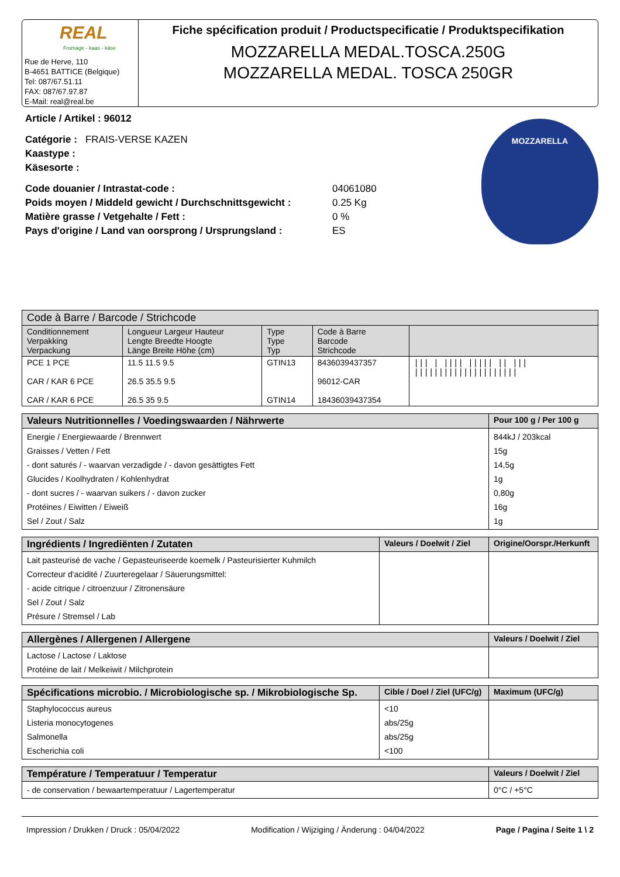REAL
Fromage - kaas - käse
Rue de Herve, 110
B-4651 BATTICE (Belgique)
Tel: 087/67.51.11
FAX: 087/67.97.87
E-Mail: real@real.be
Fiche spécification produit / Productspecificatie / Produktspecifikation
MOZZARELLA MEDAL.TOSCA.250G
MOZZARELLA MEDAL. TOSCA 250GR
Article / Artikel : 96012
Catégorie : FRAIS-VERSE KAZEN
Kaastype :
Käsesorte :
Code douanier / Intrastat-code : 04061080 Poids moyen / Middeld gewicht / Durchschnittsgewicht : 0.25 Kg Matière grasse / Vetgehalte / Fett : 0 % Pays d'origine / Land van oorsprong / Ursprungsland : ES
MOZZARELLA
| Code à Barre / Barcode / Strichcode | | | | |
| --- | --- | --- | --- | --- |
| Conditionnement Verpakking Verpackung | Longueur Largeur Hauteur Lengte Breedte Hoogte Länge Breite Höhe (cm) | Type Type Typ | Code à Barre Barcode Strichcode | |
| PCE 1 PCE CAR / KAR 6 PCE CAR / KAR 6 PCE | 11.5 11.5 9.5 26.5 35.5 9.5 26.5 35 9.5 | GTIN13 GTIN14 | 8436039437357 96012-CAR 18436039437354 | /// / //// ///// // /// ///////////////////// |
| Valeurs Nutritionnelles / Voedingswaarden / Nährwerte | Pour 100 g / Per 100 g |
| --- | --- |
| Energie / Energiewaarde / Brennwert Graisses / Vetten / Fett - dont saturés / - waarvan verzadigde / - davon gesättigtes Fett Glucides / Koolhydraten / Kohlenhydrat - dont sucres / - waarvan suikers / - davon zucker Protéines / Eiwitten / Eiweiß Sel / Zout / Salz | 844kJ / 203kcal 15g 14,5g 1g 0,80g 16g 1g |
| Ingrédients / Ingrediënten / Zutaten | Valeurs / Doelwit / Ziel | Origine/Oorspr./Herkunft |
| --- | --- | --- |
| Lait pasteurisé de vache / Gepasteuriseerde koemelk / Pasteurisierter Kuhmilch Correcteur d'acidité / Zuurteregelaar / Säuerungsmittel: - acide citrique / citroenzuur / Zitronensäure Sel / Zout / Salz Présure / Stremsel / Lab | | |
| Allergènes / Allergenen / Allergene | Valeurs / Doelwit / Ziel |
| --- | --- |
| Lactose / Lactose / Laktose Protéine de lait / Melkeiwit / Milchprotein | |
| Spécifications microbio. / Microbiologische sp. / Mikrobiologische Sp. | Cible / Doel / Ziel (UFC/g) | Maximum (UFC/g) |
| --- | --- | --- |
| Staphylococcus aureus Listeria monocytogenes Salmonella Escherichia coli | <10 abs/25g abs/25g <100 | |
| Température / Temperatuur / Temperatur | Valeurs / Doelwit / Ziel |
| --- | --- |
| - de conservation / bewaartemperatuur / Lagertemperatur | 0°C / +5°C |
Impression / Drukken / Druck : 05/04/2022 Modification / Wijziging / Änderung : 04/04/2022 Page / Pagina / Seite 1 \ 2